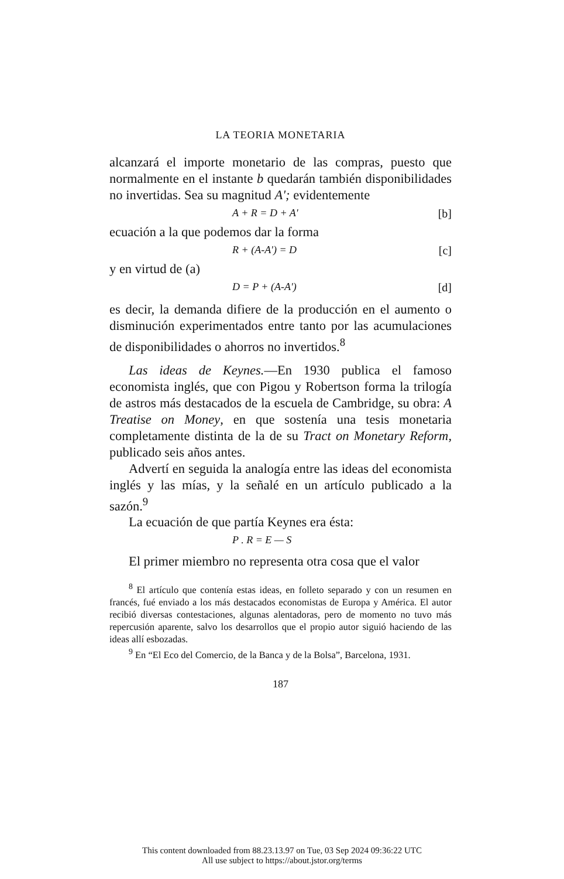LA TEORIA MONETARIA
alcanzará el importe monetario de las compras, puesto que normalmente en el instante b quedarán también disponibilidades no invertidas. Sea su magnitud A'; evidentemente
A + R = D + A' [b]
ecuación a la que podemos dar la forma
R + (A-A') = D [c]
y en virtud de (a)
D = P + (A-A') [d]
es decir, la demanda difiere de la producción en el aumento o disminución experimentados entre tanto por las acumulaciones de disponibilidades o ahorros no invertidos.<sup>8</sup>
Las ideas de Keynes.—En 1930 publica el famoso economista inglés, que con Pigou y Robertson forma la trilogía de astros más destacados de la escuela de Cambridge, su obra: A Treatise on Money, en que sostenía una tesis monetaria completamente distinta de la de su Tract on Monetary Reform, publicado seis años antes.
Advertí en seguida la analogía entre las ideas del economista inglés y las mías, y la señalé en un artículo publicado a la sazón.<sup>9</sup>
La ecuación de que partía Keynes era ésta:
P . R = E — S
El primer miembro no representa otra cosa que el valor
<sup>8</sup> El artículo que contenía estas ideas, en folleto separado y con un resumen en francés, fué enviado a los más destacados economistas de Europa y América. El autor recibió diversas contestaciones, algunas alentadoras, pero de momento no tuvo más repercusión aparente, salvo los desarrollos que el propio autor siguió haciendo de las ideas allí esbozadas.
<sup>9</sup> En “El Eco del Comercio, de la Banca y de la Bolsa”, Barcelona, 1931.
187
This content downloaded from 88.23.13.97 on Tue, 03 Sep 2024 09:36:22 UTC
All use subject to https://about.jstor.org/terms